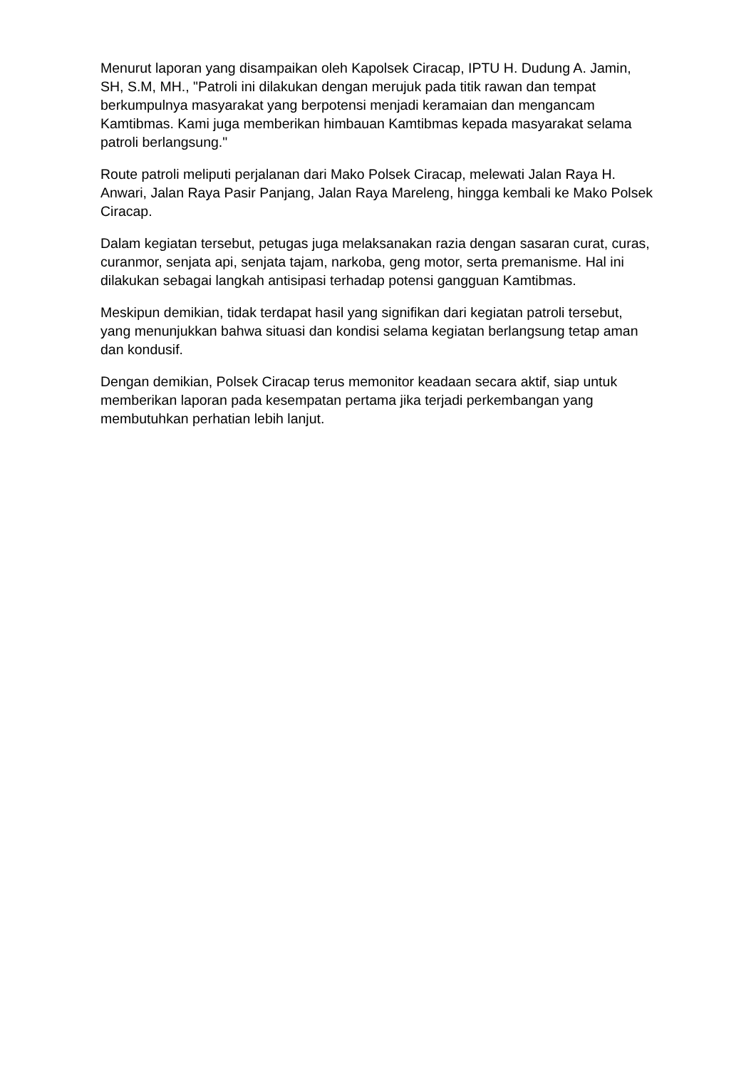Menurut laporan yang disampaikan oleh Kapolsek Ciracap, IPTU H. Dudung A. Jamin, SH, S.M, MH., "Patroli ini dilakukan dengan merujuk pada titik rawan dan tempat berkumpulnya masyarakat yang berpotensi menjadi keramaian dan mengancam Kamtibmas. Kami juga memberikan himbauan Kamtibmas kepada masyarakat selama patroli berlangsung."
Route patroli meliputi perjalanan dari Mako Polsek Ciracap, melewati Jalan Raya H. Anwari, Jalan Raya Pasir Panjang, Jalan Raya Mareleng, hingga kembali ke Mako Polsek Ciracap.
Dalam kegiatan tersebut, petugas juga melaksanakan razia dengan sasaran curat, curas, curanmor, senjata api, senjata tajam, narkoba, geng motor, serta premanisme. Hal ini dilakukan sebagai langkah antisipasi terhadap potensi gangguan Kamtibmas.
Meskipun demikian, tidak terdapat hasil yang signifikan dari kegiatan patroli tersebut, yang menunjukkan bahwa situasi dan kondisi selama kegiatan berlangsung tetap aman dan kondusif.
Dengan demikian, Polsek Ciracap terus memonitor keadaan secara aktif, siap untuk memberikan laporan pada kesempatan pertama jika terjadi perkembangan yang membutuhkan perhatian lebih lanjut.